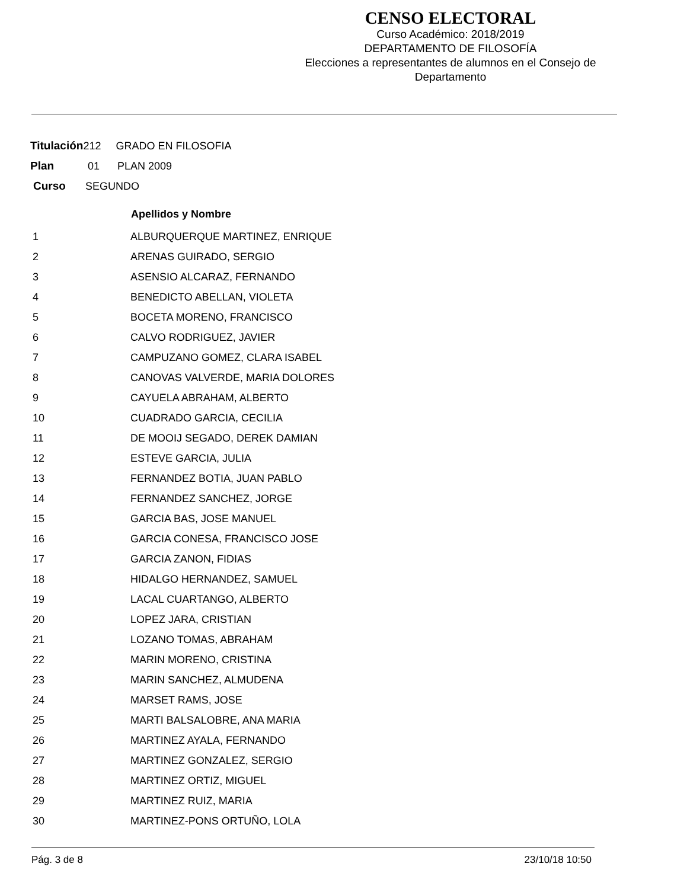CENSO ELECTORAL
Curso Académico: 2018/2019
DEPARTAMENTO DE FILOSOFÍA
Elecciones a representantes de alumnos en el Consejo de Departamento
Titulación212 GRADO EN FILOSOFIA
Plan 01 PLAN 2009
Curso SEGUNDO
| | Apellidos y Nombre |
| --- | --- |
| 1 | ALBURQUERQUE MARTINEZ, ENRIQUE |
| 2 | ARENAS GUIRADO, SERGIO |
| 3 | ASENSIO ALCARAZ, FERNANDO |
| 4 | BENEDICTO ABELLAN, VIOLETA |
| 5 | BOCETA MORENO, FRANCISCO |
| 6 | CALVO RODRIGUEZ, JAVIER |
| 7 | CAMPUZANO GOMEZ, CLARA ISABEL |
| 8 | CANOVAS VALVERDE, MARIA DOLORES |
| 9 | CAYUELA ABRAHAM, ALBERTO |
| 10 | CUADRADO GARCIA, CECILIA |
| 11 | DE MOOIJ SEGADO, DEREK DAMIAN |
| 12 | ESTEVE GARCIA, JULIA |
| 13 | FERNANDEZ BOTIA, JUAN PABLO |
| 14 | FERNANDEZ SANCHEZ, JORGE |
| 15 | GARCIA BAS, JOSE MANUEL |
| 16 | GARCIA CONESA, FRANCISCO JOSE |
| 17 | GARCIA ZANON, FIDIAS |
| 18 | HIDALGO HERNANDEZ, SAMUEL |
| 19 | LACAL CUARTANGO, ALBERTO |
| 20 | LOPEZ JARA, CRISTIAN |
| 21 | LOZANO TOMAS, ABRAHAM |
| 22 | MARIN MORENO, CRISTINA |
| 23 | MARIN SANCHEZ, ALMUDENA |
| 24 | MARSET RAMS, JOSE |
| 25 | MARTI BALSALOBRE, ANA MARIA |
| 26 | MARTINEZ AYALA, FERNANDO |
| 27 | MARTINEZ GONZALEZ, SERGIO |
| 28 | MARTINEZ ORTIZ, MIGUEL |
| 29 | MARTINEZ RUIZ, MARIA |
| 30 | MARTINEZ-PONS ORTUÑO, LOLA |
Pág. 3 de 8 23/10/18 10:50